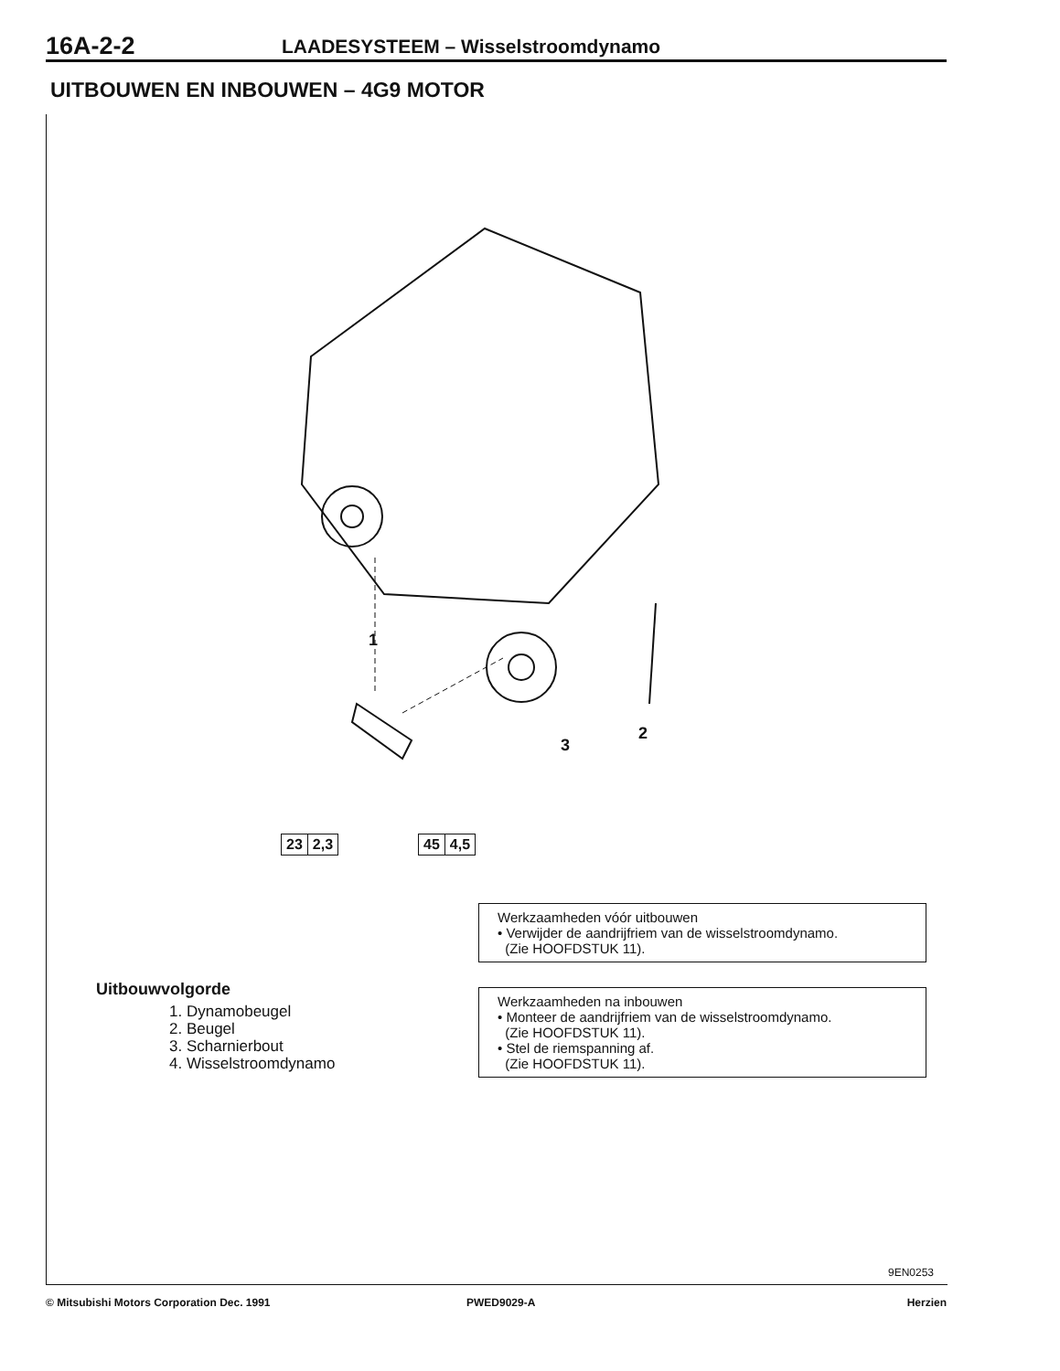16A-2-2
LAADESYSTEEM – Wisselstroomdynamo
UITBOUWEN EN INBOUWEN – 4G9 MOTOR
1
2
3
23 2,3 45 4,5
Werkzaamheden vóór uitbouwen
• Verwijder de aandrijfriem van de wisselstroomdynamo.
(Zie HOOFDSTUK 11).
Werkzaamheden na inbouwen
• Monteer de aandrijfriem van de wisselstroomdynamo.
(Zie HOOFDSTUK 11).
• Stel de riemspanning af.
(Zie HOOFDSTUK 11).
Uitbouwvolgorde
1. Dynamobeugel
2. Beugel
3. Scharnierbout
4. Wisselstroomdynamo
9EN0253
© Mitsubishi Motors Corporation Dec. 1991 PWED9029-A Herzien